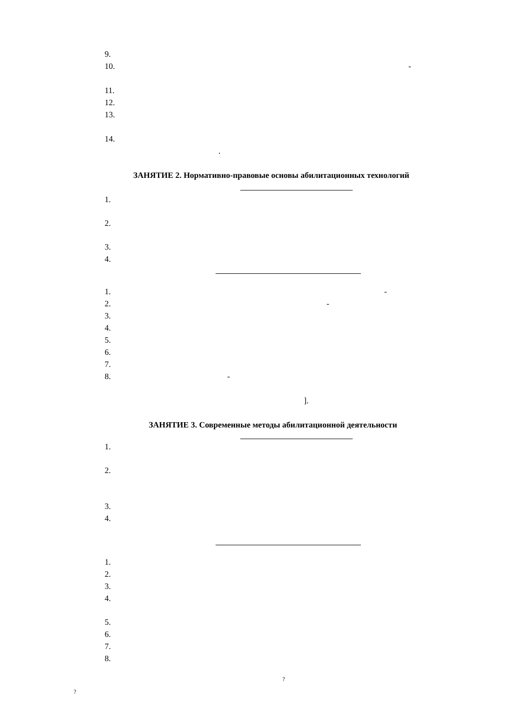9.
10. -
11.
12.
13.
14.
.
ЗАНЯТИЕ 2. Нормативно-правовые основы абилитационных технологий
1.
2.
3.
4.
1. -
2. -
3.
4.
5.
6.
7.
8. -
].
ЗАНЯТИЕ 3. Современные методы абилитационной деятельности
1.
2.
3.
4.
1.
2.
3.
4.
5.
6.
7.
8.
?
?